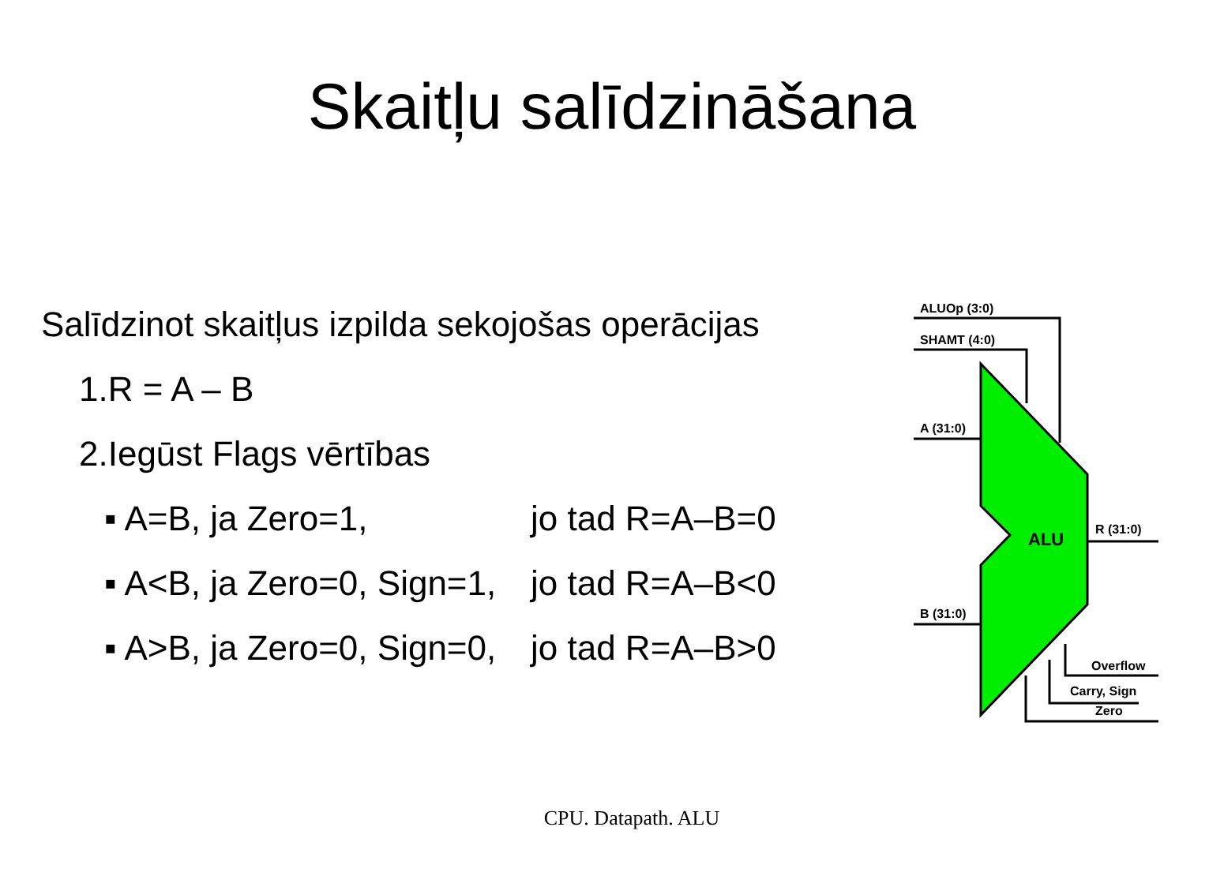Skaitļu salīdzināšana
Salīdzinot skaitļus izpilda sekojošas operācijas
1.R = A – B
2.Iegūst Flags vērtības
▪ A=B, ja Zero=1, jo tad R=A–B=0
▪ A<B, ja Zero=0, Sign=1, jo tad R=A–B<0
▪ A>B, ja Zero=0, Sign=0, jo tad R=A–B>0
ALUOp (3:0)
SHAMT (4:0)
A (31:0)
B (31:0)
R (31:0)
ALU
Overflow
Carry, Sign
Zero
CPU. Datapath. ALU